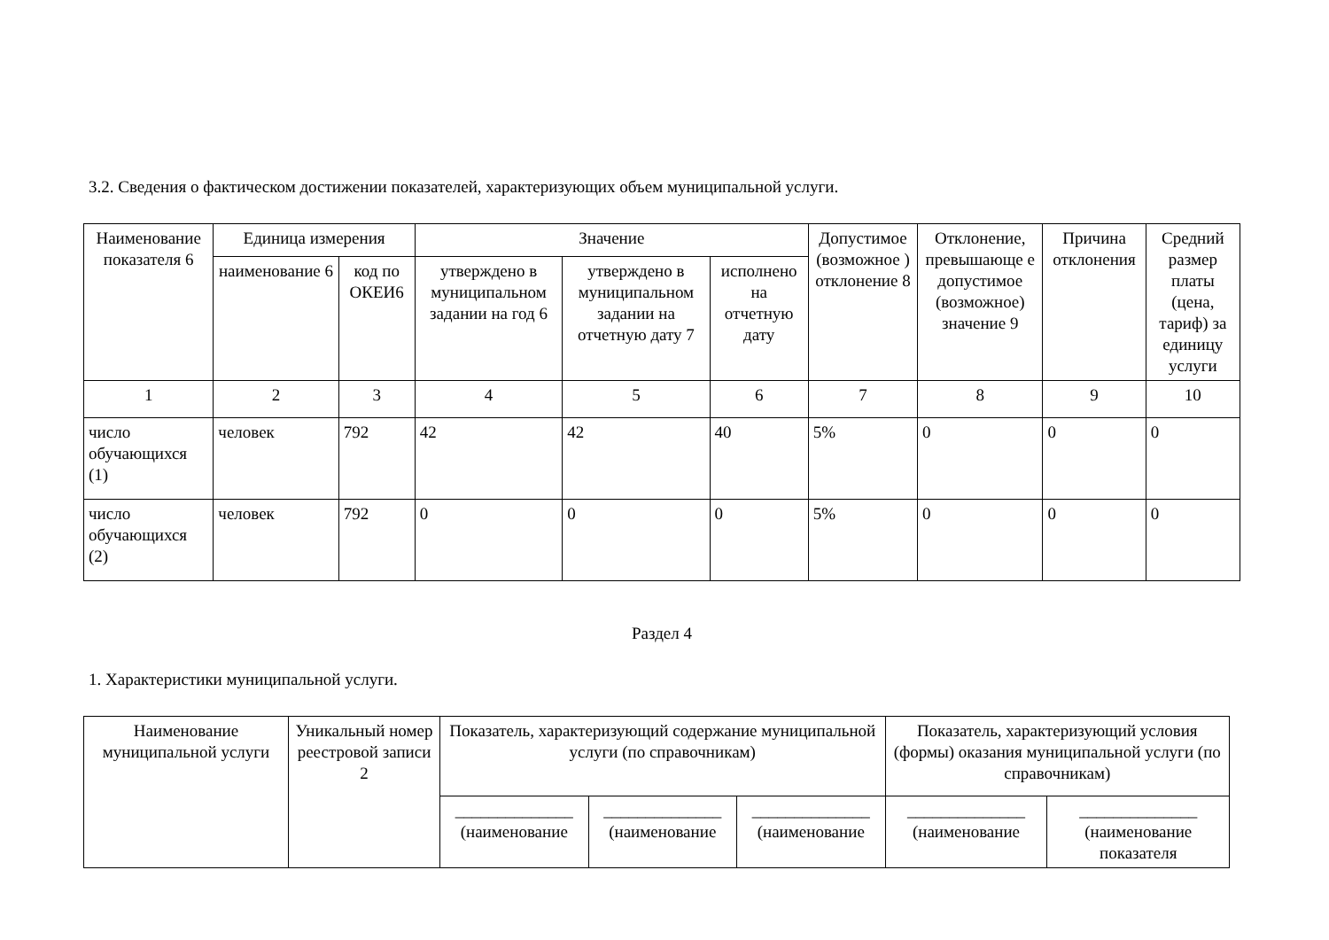3.2. Сведения о фактическом достижении показателей, характеризующих объем муниципальной услуги.
| Наименование показателя 6 | Единица измерения | | Значение | | | Допустимое (возможное ) отклонение 8 | Отклонение, превышающе е допустимое (возможное) значение 9 | Причина отклонения | Средний размер платы (цена, тариф) за единицу услуги |
| --- | --- | --- | --- | --- | --- | --- | --- | --- | --- |
| | наименование 6 | код по ОКЕИ6 | утверждено в муниципальном задании на год 6 | утверждено в муниципальном задании на отчетную дату 7 | исполнено на отчетную дату | | | | |
| 1 | 2 | 3 | 4 | 5 | 6 | 7 | 8 | 9 | 10 |
| число обучающихся (1) | человек | 792 | 42 | 42 | 40 | 5% | 0 | 0 | 0 |
| число обучающихся (2) | человек | 792 | 0 | 0 | 0 | 5% | 0 | 0 | 0 |
Раздел 4
1. Характеристики муниципальной услуги.
| Наименование муниципальной услуги | Уникальный номер реестровой записи 2 | Показатель, характеризующий содержание муниципальной услуги (по справочникам) | | | Показатель, характеризующий условия (формы) оказания муниципальной услуги (по справочникам) | |
| --- | --- | --- | --- | --- | --- | --- |
| | | ______________ (наименование | ______________ (наименование | ______________ (наименование | ______________ (наименование | ______________ (наименование показателя |